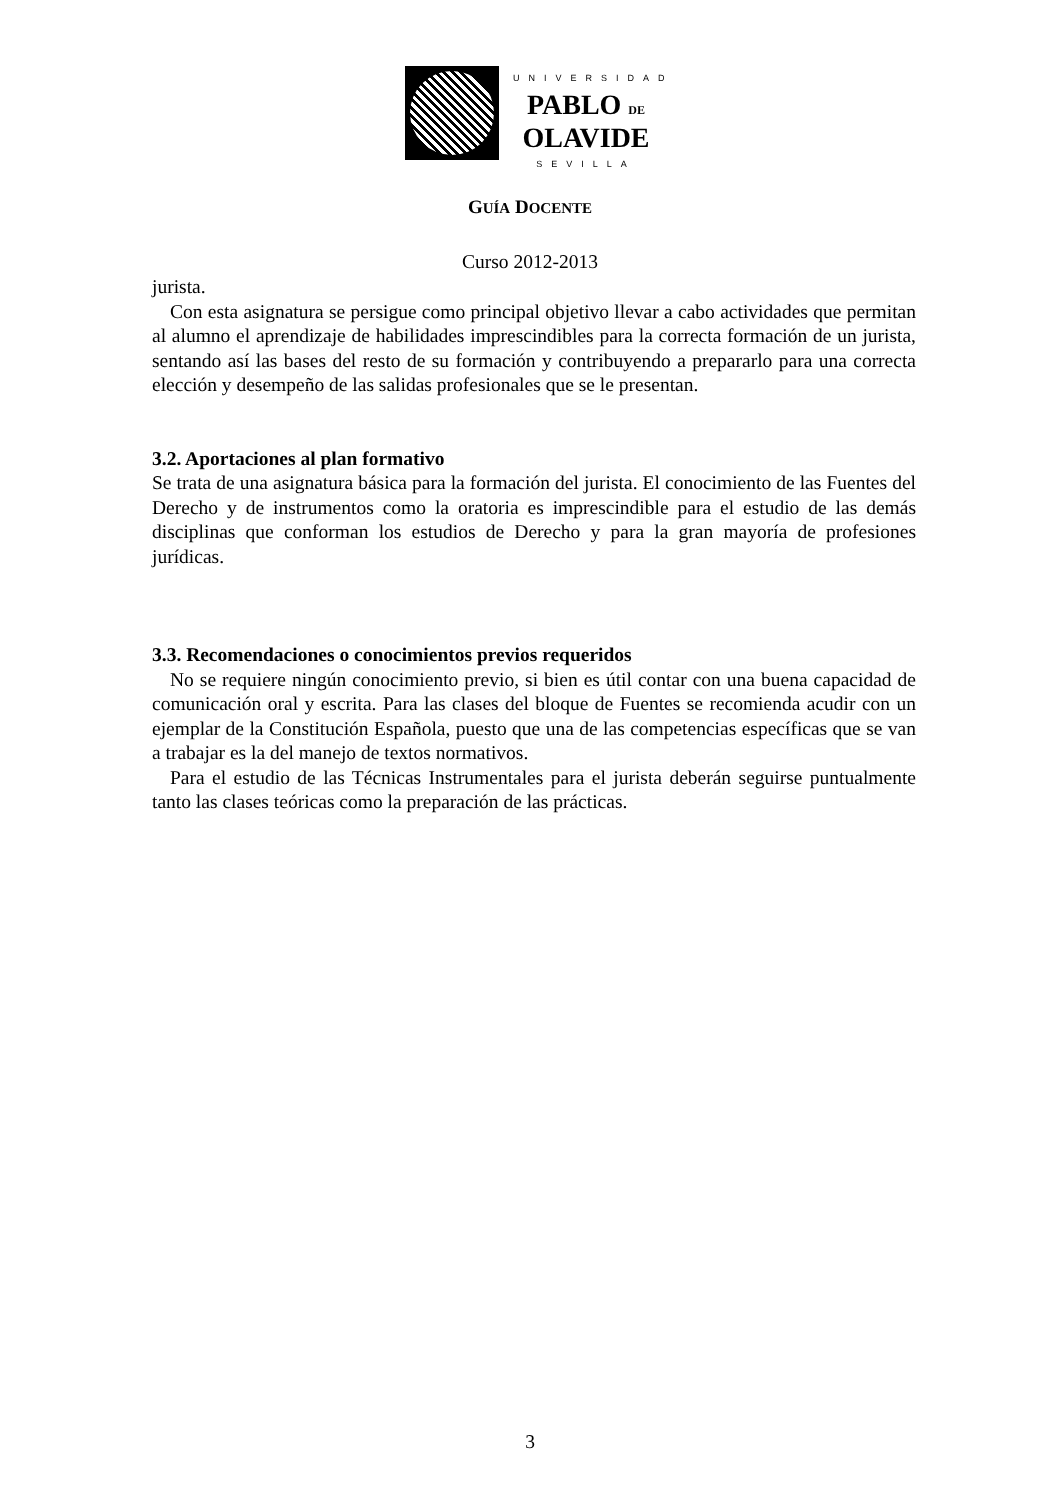UNIVERSIDAD
PABLO DE
OLAVIDE
SEVILLA
GUÍA DOCENTE
Curso 2012-2013
jurista.
Con esta asignatura se persigue como principal objetivo llevar a cabo actividades que permitan al alumno el aprendizaje de habilidades imprescindibles para la correcta formación de un jurista, sentando así las bases del resto de su formación y contribuyendo a prepararlo para una correcta elección y desempeño de las salidas profesionales que se le presentan.
3.2. Aportaciones al plan formativo
Se trata de una asignatura básica para la formación del jurista. El conocimiento de las Fuentes del Derecho y de instrumentos como la oratoria es imprescindible para el estudio de las demás disciplinas que conforman los estudios de Derecho y para la gran mayoría de profesiones jurídicas.
3.3. Recomendaciones o conocimientos previos requeridos
No se requiere ningún conocimiento previo, si bien es útil contar con una buena capacidad de comunicación oral y escrita. Para las clases del bloque de Fuentes se recomienda acudir con un ejemplar de la Constitución Española, puesto que una de las competencias específicas que se van a trabajar es la del manejo de textos normativos.
Para el estudio de las Técnicas Instrumentales para el jurista deberán seguirse puntualmente tanto las clases teóricas como la preparación de las prácticas.
3